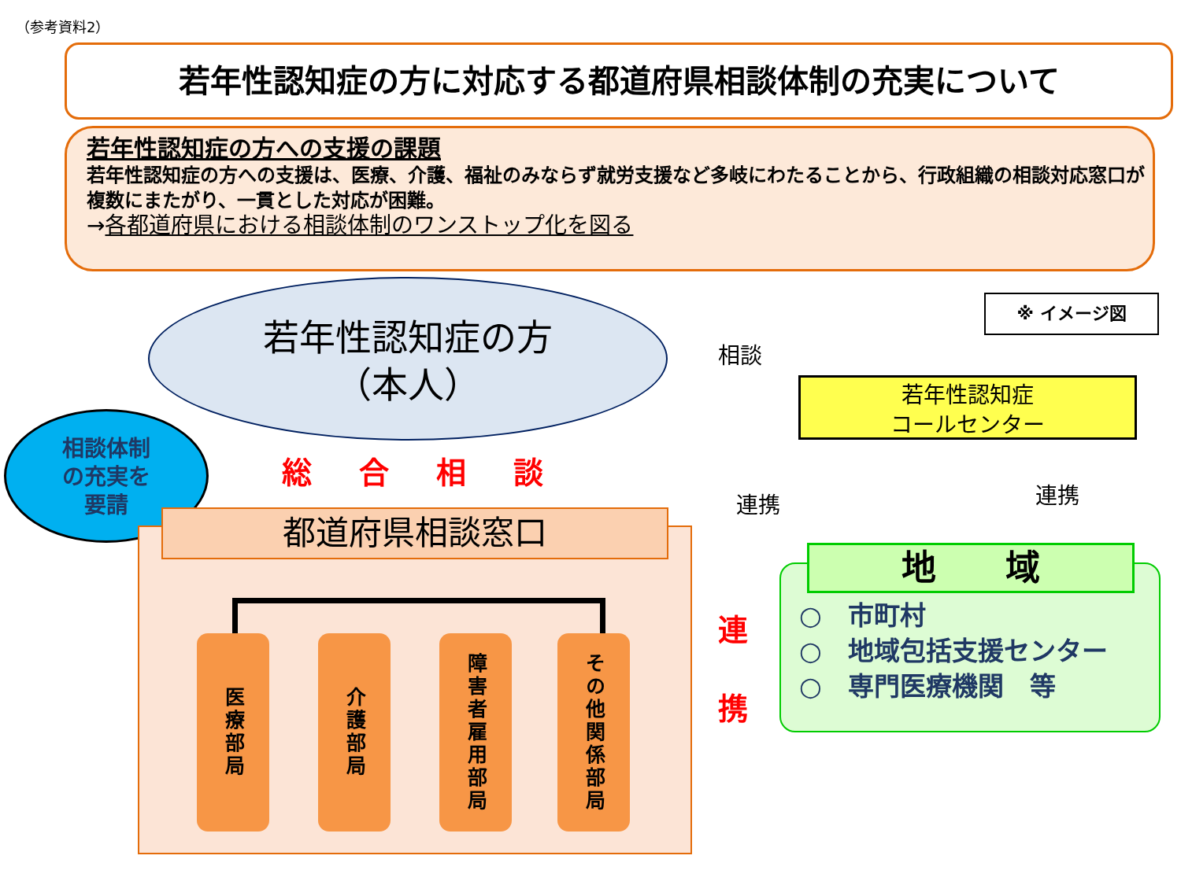（参考資料2）
若年性認知症の方に対応する都道府県相談体制の充実について
若年性認知症の方への支援の課題
若年性認知症の方への支援は、医療、介護、福祉のみならず就労支援など多岐にわたることから、行政組織の相談対応窓口が複数にまたがり、一貫とした対応が困難。
→各都道府県における相談体制のワンストップ化を図る
若年性認知症の方
（本人）
※ イメージ図
相談
若年性認知症
コールセンター
連携 連携
相談体制
の充実を
要請
総合相談
都道府県相談窓口
医療部局
介護部局
障害者雇用部局
その他関係部局
連
携
地　　域
○　市町村
○　地域包括支援センター
○　専門医療機関　等